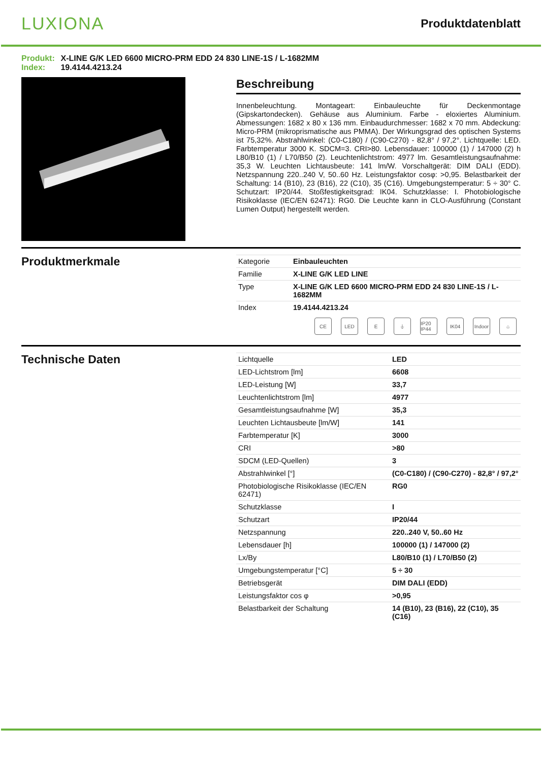LUXIONA
Produktdatenblatt
Produkt: X-LINE G/K LED 6600 MICRO-PRM EDD 24 830 LINE-1S / L-1682MM
Index: 19.4144.4213.24
Beschreibung
Innenbeleuchtung. Montageart: Einbauleuchte für Deckenmontage (Gipskartondecken). Gehäuse aus Aluminium. Farbe - eloxiertes Aluminium. Abmessungen: 1682 x 80 x 136 mm. Einbaudurchmesser: 1682 x 70 mm. Abdeckung: Micro-PRM (mikroprismatische aus PMMA). Der Wirkungsgrad des optischen Systems ist 75,32%. Abstrahlwinkel: (C0-C180) / (C90-C270) - 82,8° / 97,2°. Lichtquelle: LED. Farbtemperatur 3000 K. SDCM=3. CRI>80. Lebensdauer: 100000 (1) / 147000 (2) h L80/B10 (1) / L70/B50 (2). Leuchtenlichtstrom: 4977 lm. Gesamtleistungsaufnahme: 35,3 W. Leuchten Lichtausbeute: 141 lm/W. Vorschaltgerät: DIM DALI (EDD). Netzspannung 220..240 V, 50..60 Hz. Leistungsfaktor cosφ: >0,95. Belastbarkeit der Schaltung: 14 (B10), 23 (B16), 22 (C10), 35 (C16). Umgebungstemperatur: 5 ÷ 30° C. Schutzart: IP20/44. Stoßfestigkeitsgrad: IK04. Schutzklasse: I. Photobiologische Risikoklasse (IEC/EN 62471): RG0. Die Leuchte kann in CLO-Ausführung (Constant Lumen Output) hergestellt werden.
Produktmerkmale
| Kategorie | Einbauleuchten |
| Familie | X-LINE G/K LED LINE |
| Type | X-LINE G/K LED 6600 MICRO-PRM EDD 24 830 LINE-1S / L-1682MM |
| Index | 19.4144.4213.24 |
CE LED E ⏚ IP20 IP44
IK04 Indoor
⌂
Technische Daten
| Lichtquelle | LED |
| LED-Lichtstrom [lm] | 6608 |
| LED-Leistung [W] | 33,7 |
| Leuchtenlichtstrom [lm] | 4977 |
| Gesamtleistungsaufnahme [W] | 35,3 |
| Leuchten Lichtausbeute [lm/W] | 141 |
| Farbtemperatur [K] | 3000 |
| CRI | >80 |
| SDCM (LED-Quellen) | 3 |
| Abstrahlwinkel [°] | (C0-C180) / (C90-C270) - 82,8° / 97,2° |
| Photobiologische Risikoklasse (IEC/EN 62471) | RG0 |
| Schutzklasse | I |
| Schutzart | IP20/44 |
| Netzspannung | 220..240 V, 50..60 Hz |
| Lebensdauer [h] | 100000 (1) / 147000 (2) |
| Lx/By | L80/B10 (1) / L70/B50 (2) |
| Umgebungstemperatur [°C] | 5 ÷ 30 |
| Betriebsgerät | DIM DALI (EDD) |
| Leistungsfaktor cos φ | >0,95 |
| Belastbarkeit der Schaltung | 14 (B10), 23 (B16), 22 (C10), 35 (C16) |